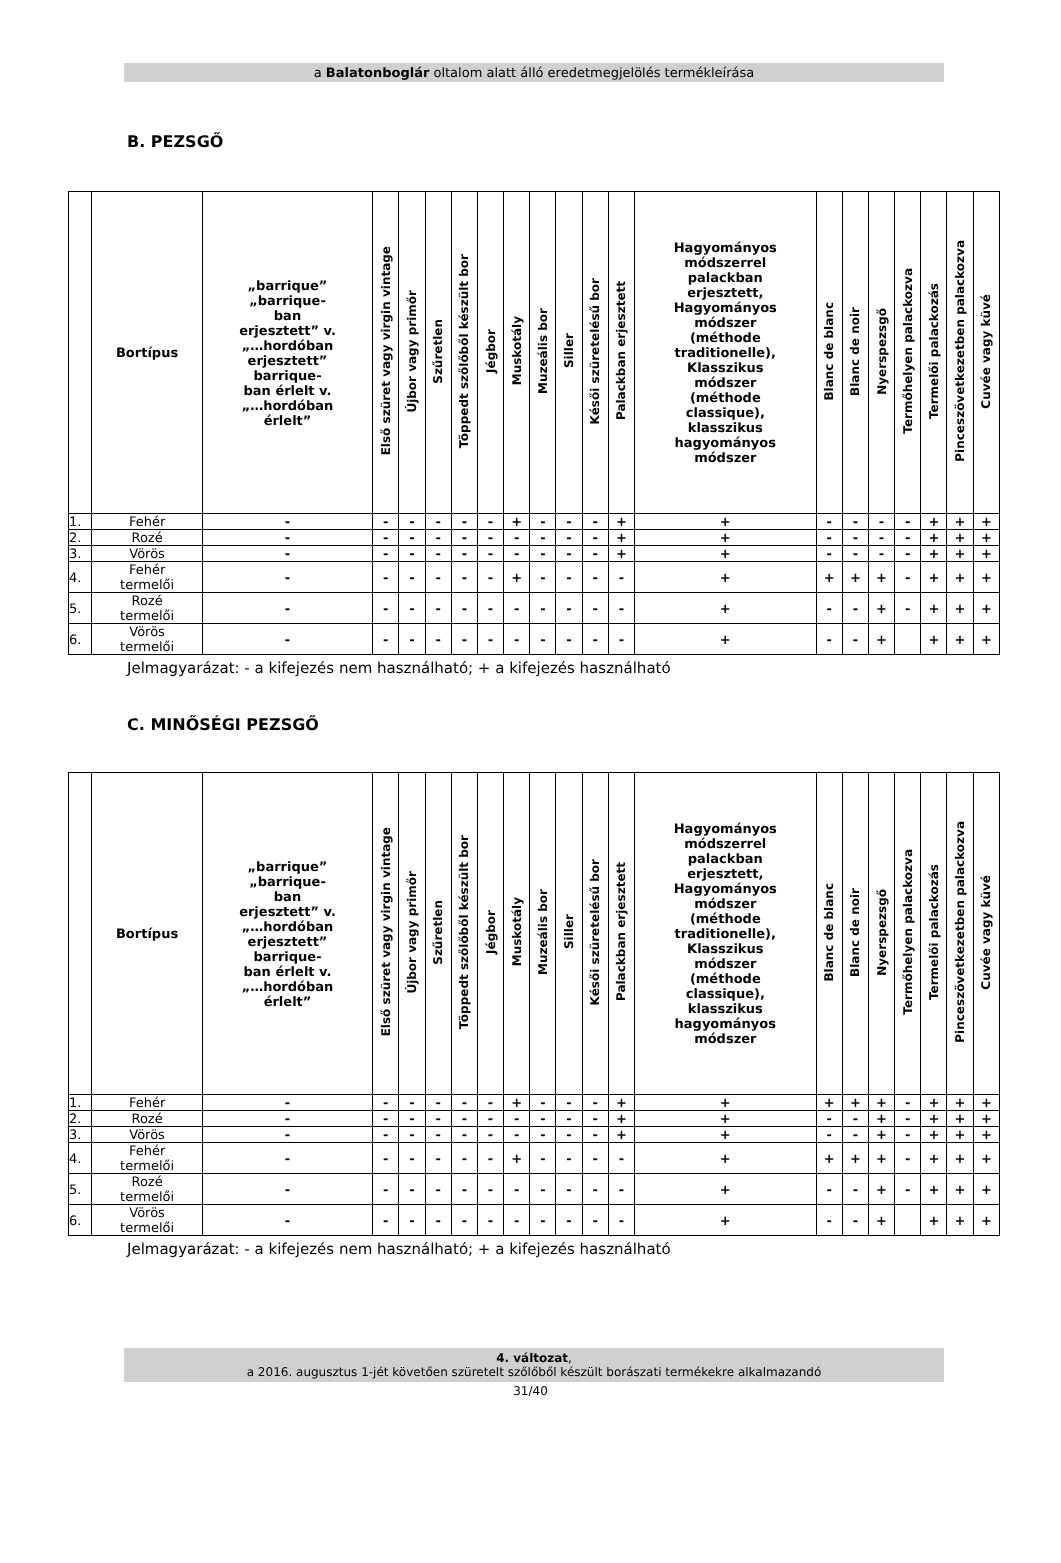a Balatonboglár oltalom alatt álló eredetmegjelölés termékleírása
B. PEZSGŐ
| | Bortípus | „barrique” „barrique- ban erjesztett” v. „…hordóban erjesztett” barrique- ban érlelt v. „…hordóban érlelt” | Első szüret vagy virgin vintage | Újbor vagy primőr | Szűretlen | Töppedt szőlőből készült bor | Jégbor | Muskotály | Muzeális bor | Siller | Késői szüretelésű bor | Palackban erjesztett | Hagyományos módszerrel palackban erjesztett, Hagyományos módszer (méthode traditionelle), Klasszikus módszer (méthode classique), klasszikus hagyományos módszer | Blanc de blanc | Blanc de noir | Nyerspezsgő | Termőhelyen palackozva | Termelői palackozás | Pinceszövetkezetben palackozva | Cuvée vagy küvé |
| --- | --- | --- | --- | --- | --- | --- | --- | --- | --- | --- | --- | --- | --- | --- | --- | --- | --- | --- | --- | --- |
| 1. | Fehér | - | - | - | - | - | - | + | - | - | - | + | + | - | - | - | - | + | + | + |
| 2. | Rozé | - | - | - | - | - | - | - | - | - | - | + | + | - | - | - | - | + | + | + |
| 3. | Vörös | - | - | - | - | - | - | - | - | - | - | + | + | - | - | - | - | + | + | + |
| 4. | Fehér termelői | - | - | - | - | - | - | + | - | - | - | - | + | + | + | + | - | + | + | + |
| 5. | Rozé termelői | - | - | - | - | - | - | - | - | - | - | - | + | - | - | + | - | + | + | + |
| 6. | Vörös termelői | - | - | - | - | - | - | - | - | - | - | - | + | - | - | + | | + | + | + |
Jelmagyarázat: - a kifejezés nem használható; + a kifejezés használható
C. MINŐSÉGI PEZSGŐ
| | Bortípus | „barrique” „barrique- ban erjesztett” v. „…hordóban erjesztett” barrique- ban érlelt v. „…hordóban érlelt” | Első szüret vagy virgin vintage | Újbor vagy primőr | Szűretlen | Töppedt szőlőből készült bor | Jégbor | Muskotály | Muzeális bor | Siller | Késői szüretelésű bor | Palackban erjesztett | Hagyományos módszerrel palackban erjesztett, Hagyományos módszer (méthode traditionelle), Klasszikus módszer (méthode classique), klasszikus hagyományos módszer | Blanc de blanc | Blanc de noir | Nyerspezsgő | Termőhelyen palackozva | Termelői palackozás | Pinceszövetkezetben palackozva | Cuvée vagy küvé |
| --- | --- | --- | --- | --- | --- | --- | --- | --- | --- | --- | --- | --- | --- | --- | --- | --- | --- | --- | --- | --- |
| 1. | Fehér | - | - | - | - | - | - | + | - | - | - | + | + | + | + | + | - | + | + | + |
| 2. | Rozé | - | - | - | - | - | - | - | - | - | - | + | + | - | - | + | - | + | + | + |
| 3. | Vörös | - | - | - | - | - | - | - | - | - | - | + | + | - | - | + | - | + | + | + |
| 4. | Fehér termelői | - | - | - | - | - | - | + | - | - | - | - | + | + | + | + | - | + | + | + |
| 5. | Rozé termelői | - | - | - | - | - | - | - | - | - | - | - | + | - | - | + | - | + | + | + |
| 6. | Vörös termelői | - | - | - | - | - | - | - | - | - | - | - | + | - | - | + | | + | + | + |
Jelmagyarázat: - a kifejezés nem használható; + a kifejezés használható
4. változat,
a 2016. augusztus 1-jét követően szüretelt szőlőből készült borászati termékekre alkalmazandó
31/40